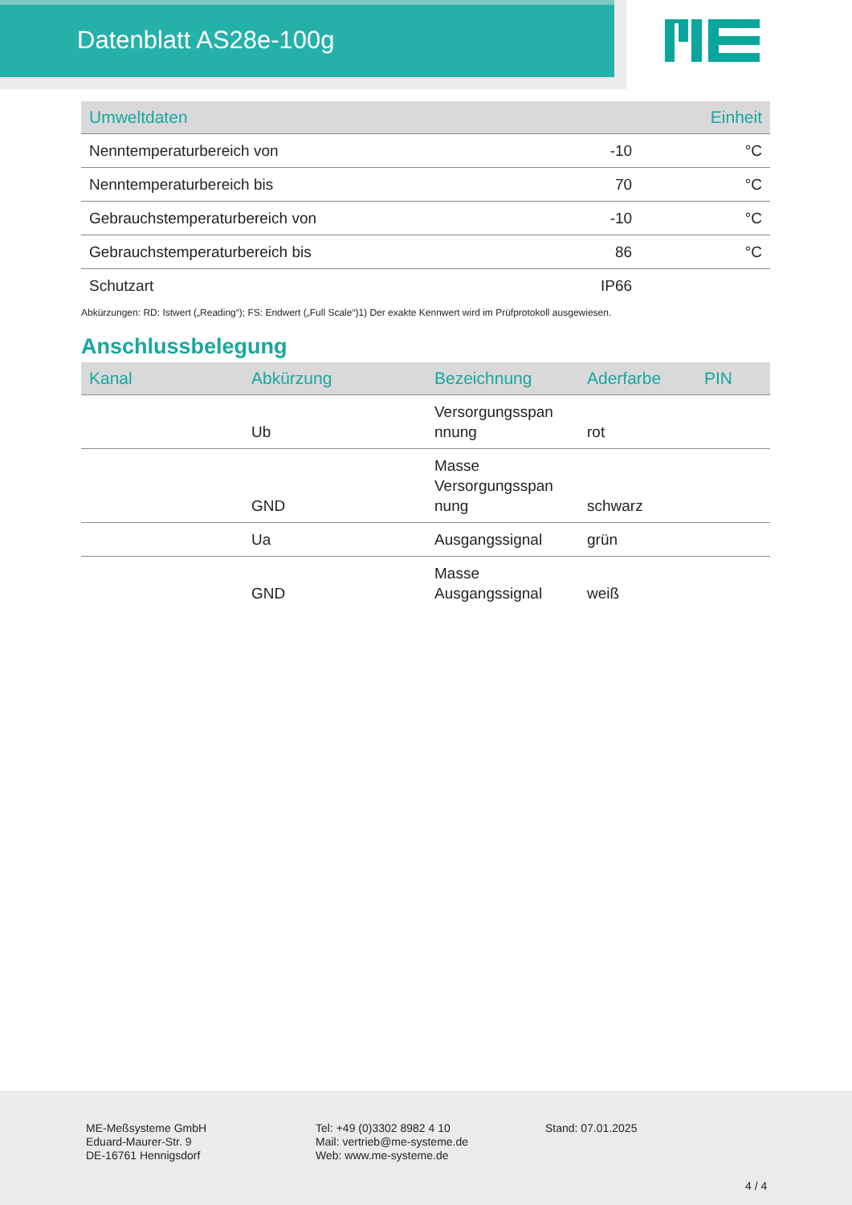Datenblatt AS28e-100g
| Umweltdaten | | Einheit |
| --- | --- | --- |
| Nenntemperaturbereich von | -10 | °C |
| Nenntemperaturbereich bis | 70 | °C |
| Gebrauchstemperaturbereich von | -10 | °C |
| Gebrauchstemperaturbereich bis | 86 | °C |
| Schutzart | IP66 | |
Abkürzungen: RD: Istwert („Reading“); FS: Endwert („Full Scale“)1) Der exakte Kennwert wird im Prüfprotokoll ausgewiesen.
Anschlussbelegung
| Kanal | Abkürzung | Bezeichnung | Aderfarbe | PIN |
| --- | --- | --- | --- | --- |
| | Ub | Versorgungsspan nnung | rot | |
| | GND | Masse Versorgungsspan nung | schwarz | |
| | Ua | Ausgangssignal | grün | |
| | GND | Masse Ausgangssignal | weiß | |
ME-Meßsysteme GmbH
Eduard-Maurer-Str. 9
DE-16761 Hennigsdorf
Tel: +49 (0)3302 8982 4 10
Mail: vertrieb@me-systeme.de
Web: www.me-systeme.de
Stand: 07.01.2025
4 / 4